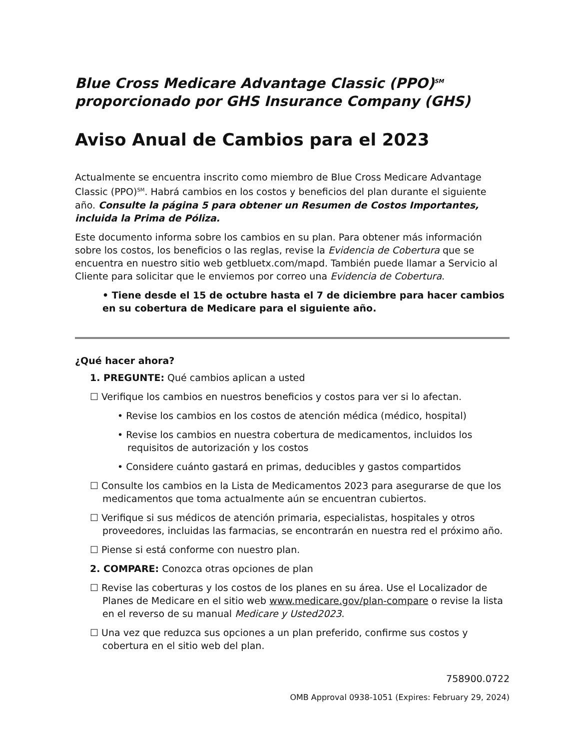Blue Cross Medicare Advantage Classic (PPO)<sup>SM</sup> proporcionado por GHS Insurance Company (GHS)
Aviso Anual de Cambios para el 2023
Actualmente se encuentra inscrito como miembro de Blue Cross Medicare Advantage Classic (PPO)<sup>SM</sup>. Habrá cambios en los costos y beneficios del plan durante el siguiente año. Consulte la página 5 para obtener un Resumen de Costos Importantes, incluida la Prima de Póliza.
Este documento informa sobre los cambios en su plan. Para obtener más información sobre los costos, los beneficios o las reglas, revise la Evidencia de Cobertura que se encuentra en nuestro sitio web getbluetx.com/mapd. También puede llamar a Servicio al Cliente para solicitar que le enviemos por correo una Evidencia de Cobertura.
• Tiene desde el 15 de octubre hasta el 7 de diciembre para hacer cambios en su cobertura de Medicare para el siguiente año.
¿Qué hacer ahora?
1. PREGUNTE: Qué cambios aplican a usted
☐ Verifique los cambios en nuestros beneficios y costos para ver si lo afectan.
• Revise los cambios en los costos de atención médica (médico, hospital)
• Revise los cambios en nuestra cobertura de medicamentos, incluidos los requisitos de autorización y los costos
• Considere cuánto gastará en primas, deducibles y gastos compartidos
☐ Consulte los cambios en la Lista de Medicamentos 2023 para asegurarse de que los medicamentos que toma actualmente aún se encuentran cubiertos.
☐ Verifique si sus médicos de atención primaria, especialistas, hospitales y otros proveedores, incluidas las farmacias, se encontrarán en nuestra red el próximo año.
☐ Piense si está conforme con nuestro plan.
2. COMPARE: Conozca otras opciones de plan
☐ Revise las coberturas y los costos de los planes en su área. Use el Localizador de Planes de Medicare en el sitio web www.medicare.gov/plan-compare o revise la lista en el reverso de su manual Medicare y Usted2023.
☐ Una vez que reduzca sus opciones a un plan preferido, confirme sus costos y cobertura en el sitio web del plan.
758900.0722
OMB Approval 0938-1051 (Expires: February 29, 2024)